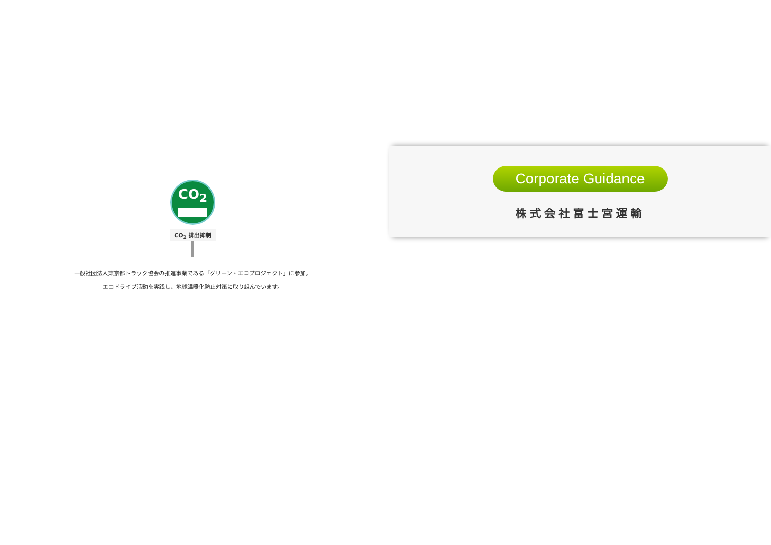CO<sub>2</sub>
CO<sub>2</sub> 排出抑制
一般社団法人東京都トラック協会の推進事業である「グリーン・エコプロジェクト」に参加。
エコドライブ活動を実践し、地球温暖化防止対策に取り組んでいます。
Corporate Guidance
株式会社富士宮運輸